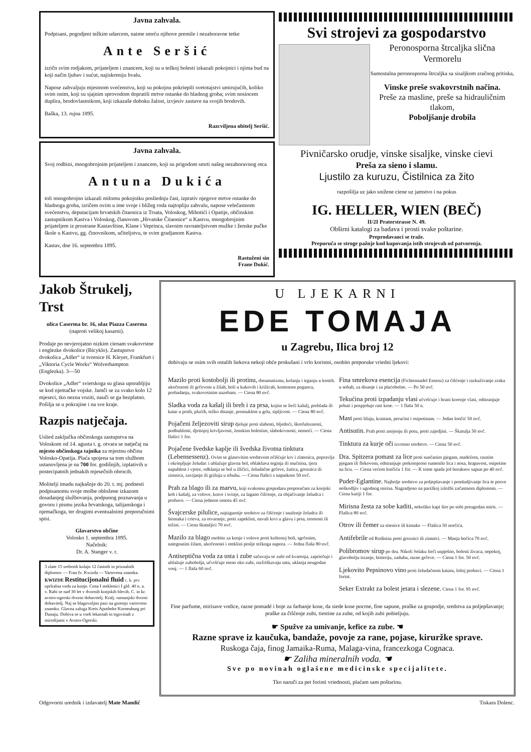Javna zahvala.
Podpisani, pogodjeni težkim udarcem, naime smrću njihove premile i nezaboravne tetke
Ante Seršić
izričn svim rodjakom, prijateljem i znancem, koji su u težkoj bolesti izkazali pokojnici i njima bud na koji način ljubav i sućut, najiskreniju hvalu.
Napose zahvaljuju mjestnom svećenstvu, koji su pokojnu pokriepili svetotajstvi umirujućih, koliko svim onim, koji su sjajnim sprovodom dopratili mrtve ostanke do hladnog groba; svim nosiocem duplira, brodovlastnikom, koji izkazaše duboku žalost, izvjesiv zastave na svojih brodovih.
Baška, 13. rujna 1895.
Razcviljena obitelj Seršić.
Javna zahvala.
Svoj rodbini, mnogobrojnim prijateljem i znancem, koji su prigodom smrti našeg nezaboravnog otca
Antuna Dukića
toli mnogobrojno izkazali milomu pokojniku posliednju čast, izprativ njegove mrtve ostanke do hladnoga groba, izričem ovim u ime svoje i bližeg roda najtopliju zahvalu, napose velečastnom svećenstvu, deputacijam hrvatskih čitaonica iz Trsata, Voloskog, Mihotići i Opatije, občinskim zastupnikom Kastva i Voloskog, članovom „Hrvatske Čitaonice“ u Kastvu, mnogobrojnim prijateljem iz prostrane Kastavštine, Klane i Veprinca, slavnim ravnateljstvom mužke i ženske pučke škole u Kastvu, gg. činovnikom, učiteljstvu, te svim gradjanom Kastva.
Kastav, dne 16. septembra 1895.
Rastuženi sin
Frane Dukić.
Svi strojevi za gospodarstvo
Peronosporna štrcaljka slična Vermorelu
Samostalna peronosporna štrcaljka sa sisaljkom zračnog pritiska,
Vinske preše svakovrstnih načina.
Preše za masline, preše sa hidrauličnim tlakom,
Poboljšanje drobila
Pivničarsko orudje, vinske sisaljke, vinske cievi
Preša za sieno i slamu.
Ljustilo za kuruzu, Čistilnica za žito
razpošilja uz jako snižene ciene uz jamstvo i na pokus
IG. HELLER, WIEN (BEČ)
II/2I Praterstrasse N. 49.
Obširni katalogi za badava i prosti svake poštarine.
Preprodavaoci se traže.
Preporuča se stroge pažnje kod kupovanja istih strojevah od patvorenja.
Jakob Štrukelj, Trst
ulica Caserma br. 16, ulaz Piazza Caserma
(naproti velikoj kasarni).
Prodaje po nevjerojatno nizkim cienam svakovrstne i englezke dvokolice (Bicyklo). Zastupstvo dvokolica „Adler“ iz tvornice H. Kleyer, Frankfurt i „Viktoria Cycle Works“ Wolverhampton (Englezka). 3—50
Dvokolice „Adler“ svietskoga su glasa uporabljiju se kod njemačke vojske. Jamči se za svako kolo 12 mjeseci, tko nezna voziti, nauči se ga bezplatno. Pošilja se u pokrajine i na sve kraje.
Razpis natječaja.
Uslied zaključka občinskoga zastupstva na Voloskom od 14. agusta t. g. otvara se natječaj na mjesto občinskoga tajnika za mjestnu občinu Volosko-Opatija. Plaća spojena sa tom službom ustanovljena je na 700 for. godišnjih, izplativih u postecipatnih jednakih mjesečnih obrocih.
Molitelji imadu najkašnje do 20. t. mj. podnesti podpisanomu svoje molbe obložene izkazom dosadanjeg službovanja, podpunog poznavanja u govoru i pismu jezika hrvatskoga, talijanskoga i njemačkoga, ter drugimi eventualnimi preporučnimi spisi.
Glavarstvo občine
Volosko 1. septembra 1895.
Načelnik:
Dr. A. Stanger v. r.
3 zlate 15 srebrnih kolajn 12 častnih in priznalnih diplomov — Fran Iv. Kwizda — Varstvena znamka. KWIZDE Restitucijonalni fluid c. k. prv. oprlralna voda za konje. Cena I steklenici I gld. 40 n. a. v. Rabi se nad 30 let v dvornih konjskih hlevih. C. in kr. avstro-ogerski dvorni dobavitelj. Kralj. rumunjski dvorni dobavitelj. Naj se blagovoljno pazi na gorenjo varstveno znamko. Glavna zaloga Kreis Apotheke Korneuburg pri Dunaju. Dobiva se u vseh lekarnah in trgovinah z mirodijami v Avstro-Ogerski.
U LJEKARNI
EDE TOMAJA
u Zagrebu, Ilica broj 12
dobivaju se osim svih ostalih liekova nekoji obće prokušani i vrlo koristni, osobito preporuke vriedni ljekovi:
Mazilo proti kostobolji ili protinu, rheumatizmu, kolanju i trganju u kostih. ukočenosti ili grčevom u žilah, boli u kukovih i križicah, kostenom pogancu, probadanju, svakovrstnim nazebam. — Ciena 80 nvč.
Sladka voda za kašalj ili breh i za prsa, kojim se lieči kašalj, prehlada ili katar u prsih, plućih, težko disanje, promuklost u grlu, sipljivost. — Ciena 80 nvč.
Pojačeni željezoviti sirup djeluje proti slabosti, bljedoći, škrofuloznosti, podbuhlosti, djetinjoj krivljavosti, ženskim bolestim, slabokrvnosti, nemoći. — Ciena flašici 1 for.
Pojačene švedske kaplje ili švedska životna tinktura (Lebensessenz). Ovim se glasovitim sredstvom očišćuje krv i zlatenica, popravlja i okriepljuje želudac i ublažuje glavna bol, oblakšava teginja ili mučnina, tjera napuhlost i vjetre, odklanja se bol u žličici, želudačne grčeve, žutica, groznica ili zimnica, zavijanje ili grižnja u trbuhu. — Ciena flašici s naputkom 50 nvč.
Prah za blago ili za marvu, koji svakomu gospodaru preporučam za konjski keh i kašalj, za volove, krave i svinje, za lagano čišćenje, za objačivanje želudca i probave. — Ciena jednom omotu 45 nvč.
Švajcerske pilulice, najsigurnije sredstvo za čišćenje i snaženje želudca ili štomaka i crieva, za otvaranje, proti zapeklini, navali krvi u glavu i prsa, tromosti ili težini. — Ciena škatuljici 70 nvč.
Mazilo za blago osobito za konje i volove proti koštenoj boli, sgrčenim, nategnutim žilam, ukočenosti i oteklini poslje težkoga napora. — Jedna flaša 80 nvč.
Antiseptična voda za usta i zube sačuvaju se zubi od kvarenja, zapriečuje i ublažuje zubobolja, učvršćuje meso oko zubi, razfriškavaju usta, uklanja neugodan vonj. — 1 flaša 60 nvč.
Fina smrekova esencija (Fichtennadel Essenz) za čišćenje i razkuživanje zraka u sobah, za disanje i za plućobolne. — Po 50 nvč.
Tekućina proti izpadanju vlasi učvršćuje i hrani korenje vlasi, odstranjuje prhuti i pospješuje rast kose. — 1 flaša 50 n.
Mast proti lišaju, krastam, perućini i osipotinam. — Jedan lončić 50 nvč.
Antisutin. Prah proti znojenju ili potu, proti zajedjini. — Škatulja 50 nvč.
Tinktura za kurje oči izvrstno sredstvo. — Ciena 50 nvč.
Dra. Spitzera pomast za lice proti sunčanim pjegam, madežem, raznim pjegam ili flekovom, odstranjuje prekomjerno rumenilo lica i nosa, hrapavost, osipotine na licu. — Ciena većem lončiću 1 for. — K tome spada još boraksov sapun po 40 nvč.
Puder-Eglantine. Najbolje sredstvo za poljepšavanje i pomladjivanje lica te posve neškodljiv i ugodnog mirisa. Nagradjeno na parižkoj izložbi začastnom diplomom. — Ciena kutiji 1 for.
Mirisna žesta za sobe kaditi, nekoliko kapi šire po sobi preugodan miris. — Flašica 80 nvč.
Otrov ili čemer za stienice ili kimake — Flašica 50 norčića.
Antifebrile od Rodinisa proti groznici ili zimnici. — Manja bočica 70 nvč.
Polibromov sirup po dru. Nikoli Selaku lieči uspješno, bolesti živaca, nepokoj, glavobolju trzanje, histeriju, zaduhu, razne grčeve. — Ciena 1 for. 50 nvč.
Ljekovito Pepsinovo vino proti želudačnom kataru, lošoj probavi. — Ciena 1 forint.
Seker Extrakt za bolest jetara i slezene. Ciena 1 for. 95 nvč.
Fine parfume, mirisave vodice, razne pomadé i boje za farbanje kose, da siede kose pocrne, fine sapune, praške za gospodje, sredstva za poljepšavanje; praške za čišćenje zubi, tiestine za zube, od kojih zubi pobieljuju.
☛ Spužve za umivanje, kefice za zube. ☚
Razne sprave iz kaučuka, bandaže, povoje za rane, pojase, kiruržke sprave.
Ruskoga čaja, finog Jamaika-Ruma, Malaga-vina, francezkoga Cognaca.
☛ Zaliha mineralnih voda. ☚
Sve po novinah oglašene medicinske specijalitete.
Tko naruči za pet forinti vriednosti, plaćam sam poštarinu.
Odgovorni urednik i izdavatelj Mate Mandić Tiskara Dolenc.